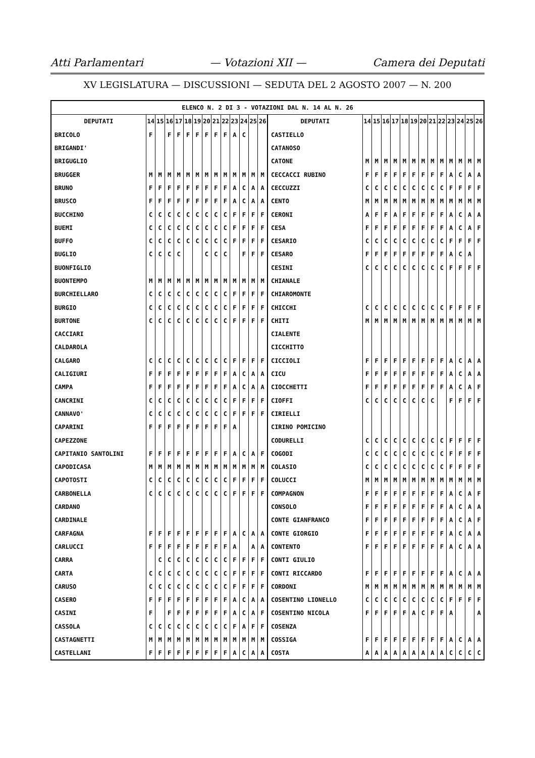Atti Parlamentari — Votazioni XII — Camera dei Deputati
XV LEGISLATURA — DISCUSSIONI — SEDUTA DEL 2 AGOSTO 2007 — N. 200
| ELENCO N. 2 DI 3 - VOTAZIONI DAL N. 14 AL N. 26 | | | | | | | | | | | | | | | | | | | | | | | | | | | |
| DEPUTATI | 14 | 15 | 16 | 17 | 18 | 19 | 20 | 21 | 22 | 23 | 24 | 25 | 26 | DEPUTATI | 14 | 15 | 16 | 17 | 18 | 19 | 20 | 21 | 22 | 23 | 24 | 25 | 26 |
| BRICOLO | F | | F | F | F | F | F | F | F | A | C | | | CASTIELLO | | | | | | | | | | | | | |
| BRIGANDI' | | | | | | | | | | | | | | CATANOSO | | | | | | | | | | | | | |
| BRIGUGLIO | | | | | | | | | | | | | | CATONE | M | M | M | M | M | M | M | M | M | M | M | M | M |
| BRUGGER | M | M | M | M | M | M | M | M | M | M | M | M | M | CECCACCI RUBINO | F | F | F | F | F | F | F | F | F | A | C | A | A |
| BRUNO | F | F | F | F | F | F | F | F | F | A | C | A | A | CECCUZZI | C | C | C | C | C | C | C | C | C | F | F | F | F |
| BRUSCO | F | F | F | F | F | F | F | F | F | A | C | A | A | CENTO | M | M | M | M | M | M | M | M | M | M | M | M | M |
| BUCCHINO | C | C | C | C | C | C | C | C | C | F | F | F | F | CERONI | A | F | F | A | F | F | F | F | F | A | C | A | A |
| BUEMI | C | C | C | C | C | C | C | C | C | F | F | F | F | CESA | F | F | F | F | F | F | F | F | F | A | C | A | F |
| BUFFO | C | C | C | C | C | C | C | C | C | F | F | F | F | CESARIO | C | C | C | C | C | C | C | C | C | F | F | F | F |
| BUGLIO | C | C | C | C | | | C | C | C | | F | F | F | CESARO | F | F | F | F | F | F | F | F | F | A | C | A | |
| BUONFIGLIO | | | | | | | | | | | | | | CESINI | C | C | C | C | C | C | C | C | C | F | F | F | F |
| BUONTEMPO | M | M | M | M | M | M | M | M | M | M | M | M | M | CHIANALE | | | | | | | | | | | | | |
| BURCHIELLARO | C | C | C | C | C | C | C | C | C | F | F | F | F | CHIAROMONTE | | | | | | | | | | | | | |
| BURGIO | C | C | C | C | C | C | C | C | C | F | F | F | F | CHICCHI | C | C | C | C | C | C | C | C | C | F | F | F | F |
| BURTONE | C | C | C | C | C | C | C | C | C | F | F | F | F | CHITI | M | M | M | M | M | M | M | M | M | M | M | M | M |
| CACCIARI | | | | | | | | | | | | | | CIALENTE | | | | | | | | | | | | | |
| CALDAROLA | | | | | | | | | | | | | | CICCHITTO | | | | | | | | | | | | | |
| CALGARO | C | C | C | C | C | C | C | C | C | F | F | F | F | CICCIOLI | F | F | F | F | F | F | F | F | F | A | C | A | A |
| CALIGIURI | F | F | F | F | F | F | F | F | F | A | C | A | A | CICU | F | F | F | F | F | F | F | F | F | A | C | A | A |
| CAMPA | F | F | F | F | F | F | F | F | F | A | C | A | A | CIOCCHETTI | F | F | F | F | F | F | F | F | F | A | C | A | F |
| CANCRINI | C | C | C | C | C | C | C | C | C | F | F | F | F | CIOFFI | C | C | C | C | C | C | C | C | | F | F | F | F |
| CANNAVO' | C | C | C | C | C | C | C | C | C | F | F | F | F | CIRIELLI | | | | | | | | | | | | | |
| CAPARINI | F | F | F | F | F | F | F | F | F | A | | | | CIRINO POMICINO | | | | | | | | | | | | | |
| CAPEZZONE | | | | | | | | | | | | | | CODURELLI | C | C | C | C | C | C | C | C | C | F | F | F | F |
| CAPITANIO SANTOLINI | F | F | F | F | F | F | F | F | F | A | C | A | F | COGODI | C | C | C | C | C | C | C | C | C | F | F | F | F |
| CAPODICASA | M | M | M | M | M | M | M | M | M | M | M | M | M | COLASIO | C | C | C | C | C | C | C | C | C | F | F | F | F |
| CAPOTOSTI | C | C | C | C | C | C | C | C | C | F | F | F | F | COLUCCI | M | M | M | M | M | M | M | M | M | M | M | M | M |
| CARBONELLA | C | C | C | C | C | C | C | C | C | F | F | F | F | COMPAGNON | F | F | F | F | F | F | F | F | F | A | C | A | F |
| CARDANO | | | | | | | | | | | | | | CONSOLO | F | F | F | F | F | F | F | F | F | A | C | A | A |
| CARDINALE | | | | | | | | | | | | | | CONTE GIANFRANCO | F | F | F | F | F | F | F | F | F | A | C | A | F |
| CARFAGNA | F | F | F | F | F | F | F | F | F | A | C | A | A | CONTE GIORGIO | F | F | F | F | F | F | F | F | F | A | C | A | A |
| CARLUCCI | F | F | F | F | F | F | F | F | F | A | | A | A | CONTENTO | F | F | F | F | F | F | F | F | F | A | C | A | A |
| CARRA | | C | C | C | C | C | C | C | C | F | F | F | F | CONTI GIULIO | | | | | | | | | | | | | |
| CARTA | C | C | C | C | C | C | C | C | C | F | F | F | F | CONTI RICCARDO | F | F | F | F | F | F | F | F | F | A | C | A | A |
| CARUSO | C | C | C | C | C | C | C | C | C | F | F | F | F | CORDONI | M | M | M | M | M | M | M | M | M | M | M | M | M |
| CASERO | F | F | F | F | F | F | F | F | F | A | C | A | A | COSENTINO LIONELLO | C | C | C | C | C | C | C | C | C | F | F | F | F |
| CASINI | F | | F | F | F | F | F | F | F | A | C | A | F | COSENTINO NICOLA | F | F | F | F | F | A | C | F | F | A | | | A |
| CASSOLA | C | C | C | C | C | C | C | C | C | F | A | F | F | COSENZA | | | | | | | | | | | | | |
| CASTAGNETTI | M | M | M | M | M | M | M | M | M | M | M | M | M | COSSIGA | F | F | F | F | F | F | F | F | F | A | C | A | A |
| CASTELLANI | F | F | F | F | F | F | F | F | F | A | C | A | A | COSTA | A | A | A | A | A | A | A | A | A | C | C | C | C |